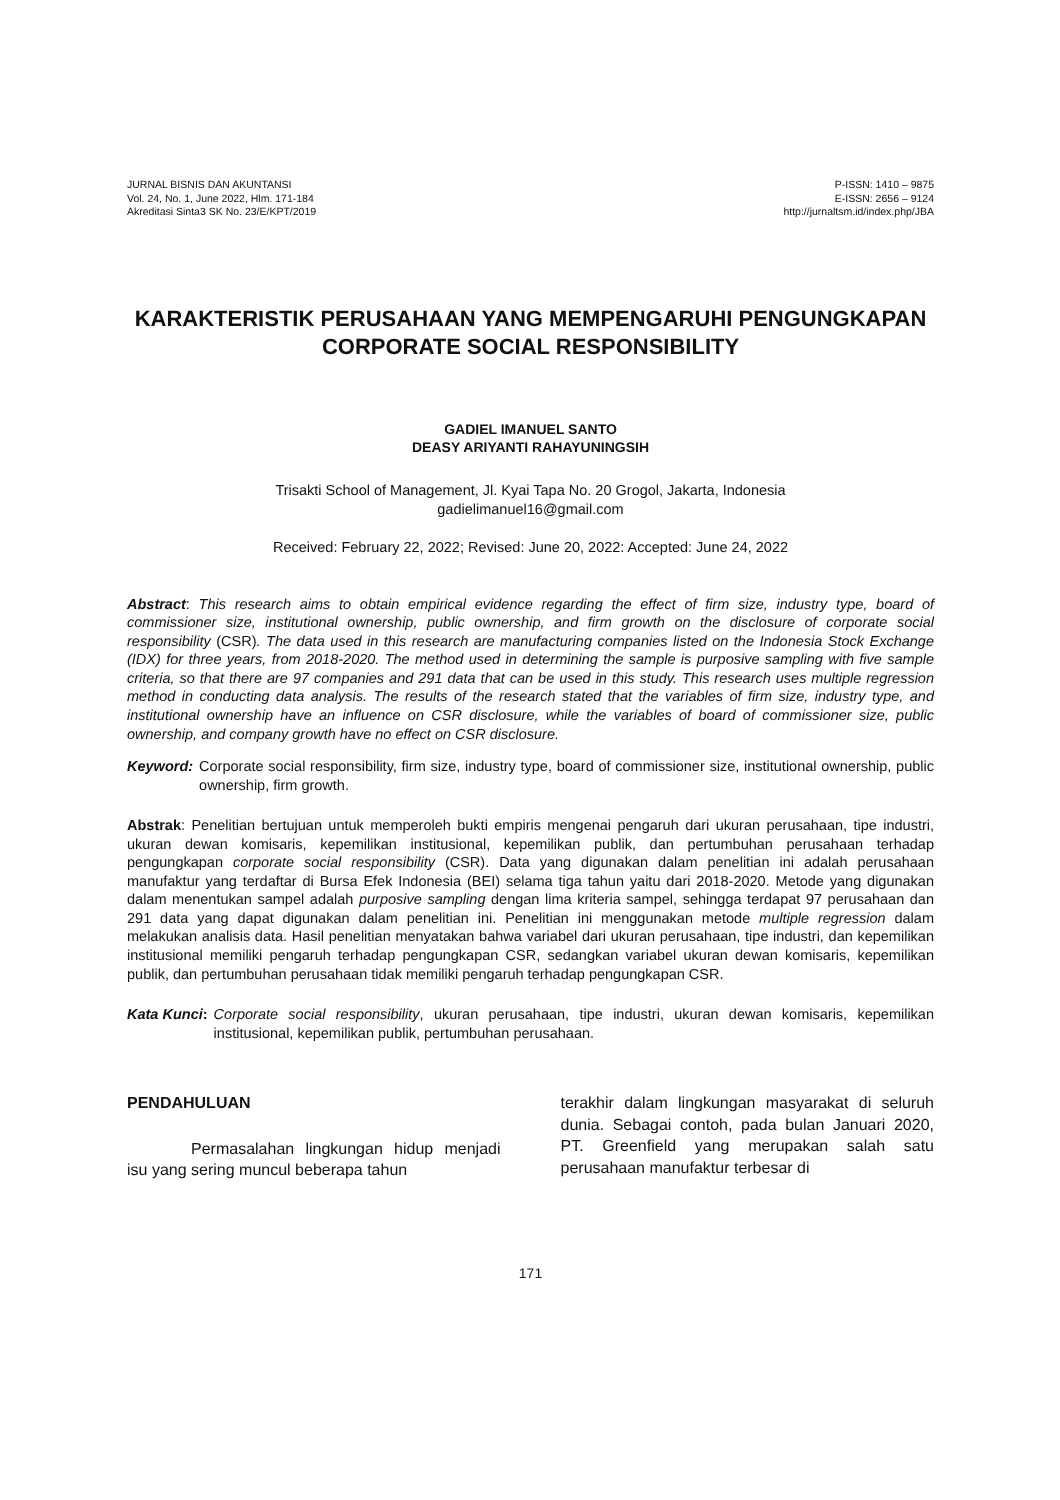JURNAL BISNIS DAN AKUNTANSI
Vol. 24, No. 1, June 2022, Hlm. 171-184
Akreditasi Sinta3 SK No. 23/E/KPT/2019
P-ISSN: 1410 – 9875
E-ISSN: 2656 – 9124
http://jurnaltsm.id/index.php/JBA
KARAKTERISTIK PERUSAHAAN YANG MEMPENGARUHI PENGUNGKAPAN
CORPORATE SOCIAL RESPONSIBILITY
GADIEL IMANUEL SANTO
DEASY ARIYANTI RAHAYUNINGSIH
Trisakti School of Management, Jl. Kyai Tapa No. 20 Grogol, Jakarta, Indonesia
gadielimanuel16@gmail.com
Received: February 22, 2022; Revised: June 20, 2022: Accepted: June 24, 2022
Abstract: This research aims to obtain empirical evidence regarding the effect of firm size, industry type, board of commissioner size, institutional ownership, public ownership, and firm growth on the disclosure of corporate social responsibility (CSR). The data used in this research are manufacturing companies listed on the Indonesia Stock Exchange (IDX) for three years, from 2018-2020. The method used in determining the sample is purposive sampling with five sample criteria, so that there are 97 companies and 291 data that can be used in this study. This research uses multiple regression method in conducting data analysis. The results of the research stated that the variables of firm size, industry type, and institutional ownership have an influence on CSR disclosure, while the variables of board of commissioner size, public ownership, and company growth have no effect on CSR disclosure.
Keyword: Corporate social responsibility, firm size, industry type, board of commissioner size, institutional ownership, public ownership, firm growth.
Abstrak: Penelitian bertujuan untuk memperoleh bukti empiris mengenai pengaruh dari ukuran perusahaan, tipe industri, ukuran dewan komisaris, kepemilikan institusional, kepemilikan publik, dan pertumbuhan perusahaan terhadap pengungkapan corporate social responsibility (CSR). Data yang digunakan dalam penelitian ini adalah perusahaan manufaktur yang terdaftar di Bursa Efek Indonesia (BEI) selama tiga tahun yaitu dari 2018-2020. Metode yang digunakan dalam menentukan sampel adalah purposive sampling dengan lima kriteria sampel, sehingga terdapat 97 perusahaan dan 291 data yang dapat digunakan dalam penelitian ini. Penelitian ini menggunakan metode multiple regression dalam melakukan analisis data. Hasil penelitian menyatakan bahwa variabel dari ukuran perusahaan, tipe industri, dan kepemilikan institusional memiliki pengaruh terhadap pengungkapan CSR, sedangkan variabel ukuran dewan komisaris, kepemilikan publik, dan pertumbuhan perusahaan tidak memiliki pengaruh terhadap pengungkapan CSR.
Kata Kunci: Corporate social responsibility, ukuran perusahaan, tipe industri, ukuran dewan komisaris, kepemilikan institusional, kepemilikan publik, pertumbuhan perusahaan.
PENDAHULUAN
Permasalahan lingkungan hidup menjadi isu yang sering muncul beberapa tahun
terakhir dalam lingkungan masyarakat di seluruh dunia. Sebagai contoh, pada bulan Januari 2020, PT. Greenfield yang merupakan salah satu perusahaan manufaktur terbesar di
171